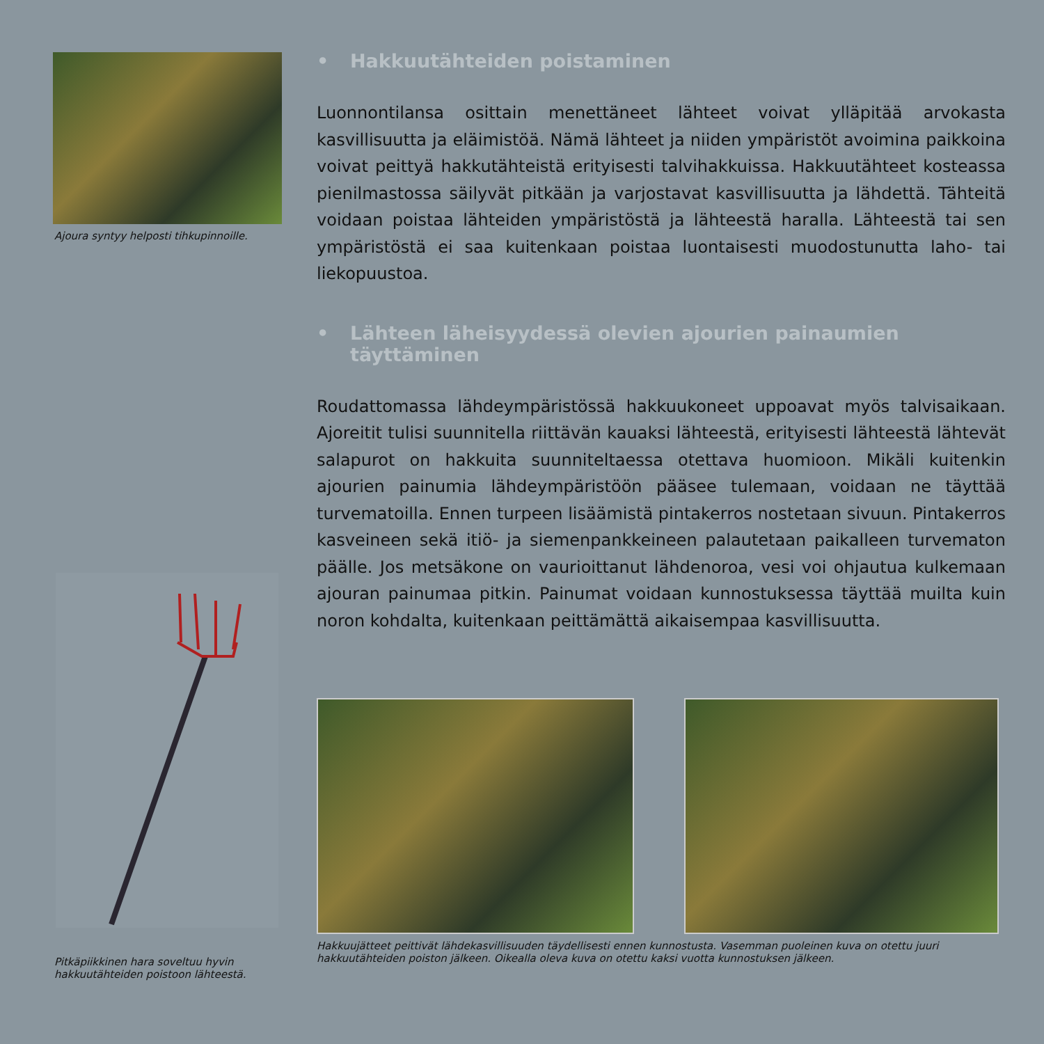Ajoura syntyy helposti tihkupinnoille.
Pitkäpiikkinen hara soveltuu hyvin hakkuutähteiden poistoon lähteestä.
• Hakkuutähteiden poistaminen
Luonnontilansa osittain menettäneet lähteet voivat ylläpitää arvokasta kasvillisuutta ja eläimistöä. Nämä lähteet ja niiden ympäristöt avoimina paikkoina voivat peittyä hakkutähteistä erityisesti talvihakkuissa. Hakkuutähteet kosteassa pienilmastossa säilyvät pitkään ja varjostavat kasvillisuutta ja lähdettä. Tähteitä voidaan poistaa lähteiden ympäristöstä ja lähteestä haralla. Lähteestä tai sen ympäristöstä ei saa kuitenkaan poistaa luontaisesti muodostunutta laho- tai liekopuustoa.
• Lähteen läheisyydessä olevien ajourien painaumien
täyttäminen
Roudattomassa lähdeympäristössä hakkuukoneet uppoavat myös talvisaikaan. Ajoreitit tulisi suunnitella riittävän kauaksi lähteestä, erityisesti lähteestä lähtevät salapurot on hakkuita suunniteltaessa otettava huomioon. Mikäli kuitenkin ajourien painumia lähdeympäristöön pääsee tulemaan, voidaan ne täyttää turvematoilla. Ennen turpeen lisäämistä pintakerros nostetaan sivuun. Pintakerros kasveineen sekä itiö- ja siemenpankkeineen palautetaan paikalleen turvematon päälle. Jos metsäkone on vaurioittanut lähdenoroa, vesi voi ohjautua kulkemaan ajouran painumaa pitkin. Painumat voidaan kunnostuksessa täyttää muilta kuin noron kohdalta, kuitenkaan peittämättä aikaisempaa kasvillisuutta.
Hakkuujätteet peittivät lähdekasvillisuuden täydellisesti ennen kunnostusta. Vasemman puoleinen kuva on otettu juuri hakkuutähteiden poiston jälkeen. Oikealla oleva kuva on otettu kaksi vuotta kunnostuksen jälkeen.